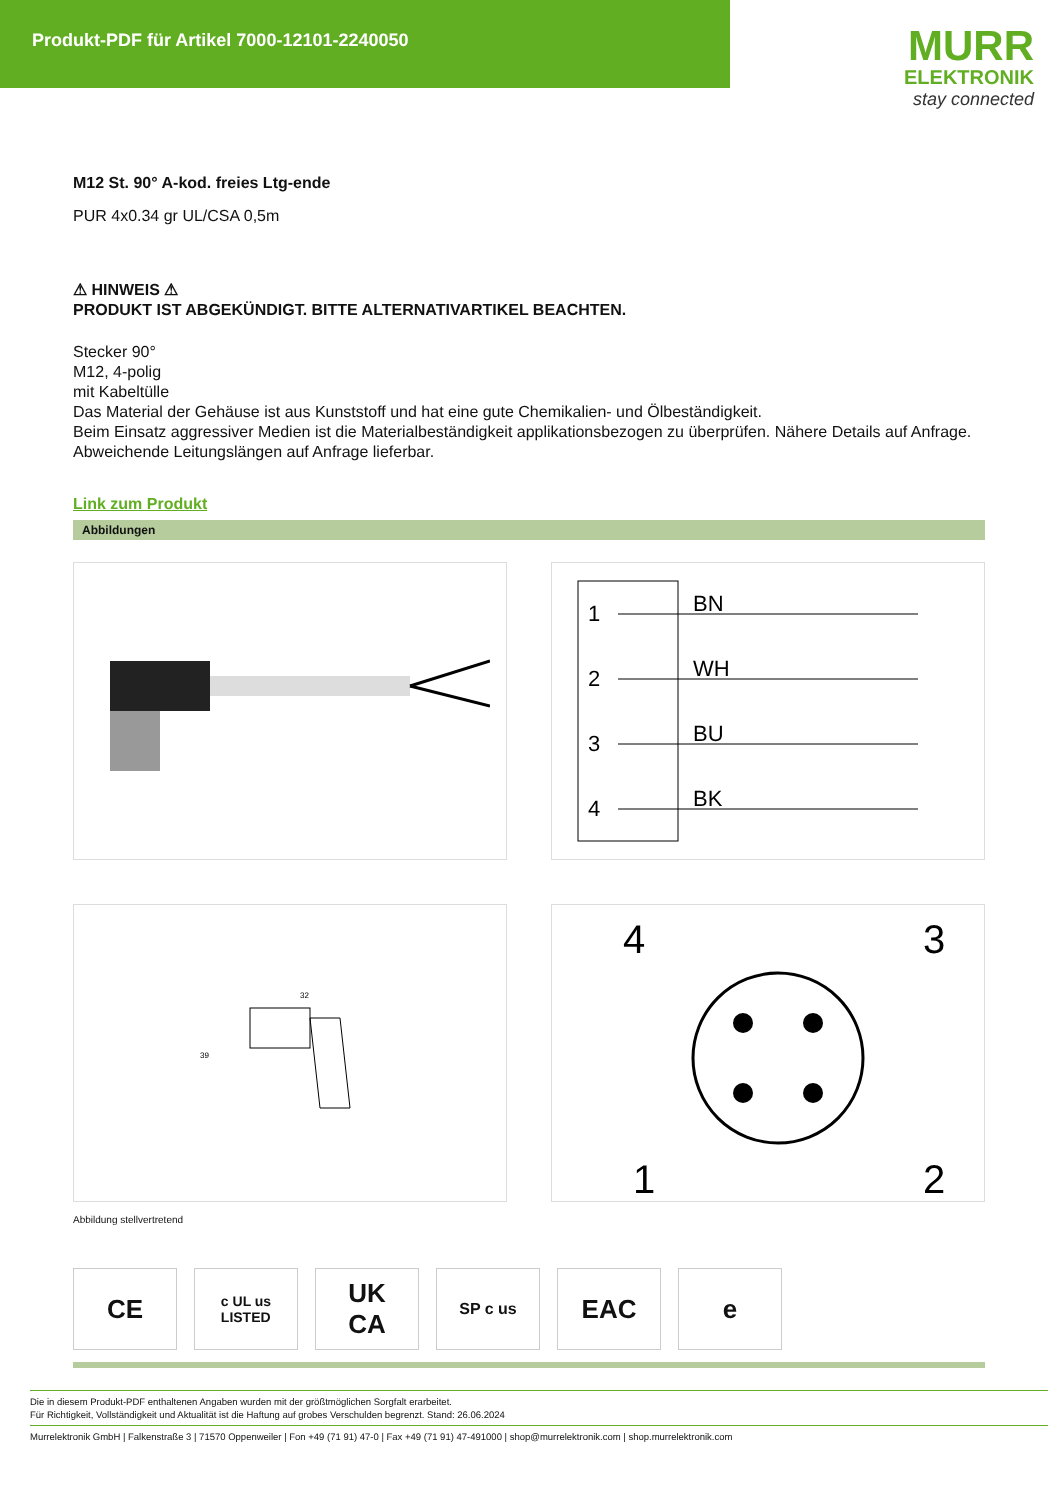Produkt-PDF für Artikel 7000-12101-2240050
MURR
ELEKTRONIK
stay connected
M12 St. 90° A-kod. freies Ltg-ende
PUR 4x0.34 gr UL/CSA 0,5m
⚠ HINWEIS ⚠
PRODUKT IST ABGEKÜNDIGT. BITTE ALTERNATIVARTIKEL BEACHTEN.
Stecker 90°
M12, 4-polig
mit Kabeltülle
Das Material der Gehäuse ist aus Kunststoff und hat eine gute Chemikalien- und Ölbeständigkeit.
Beim Einsatz aggressiver Medien ist die Materialbeständigkeit applikationsbezogen zu überprüfen. Nähere Details auf Anfrage.
Abweichende Leitungslängen auf Anfrage lieferbar.
Link zum Produkt
Abbildungen
1
2
3
4
BN
WH
BU
BK
32
39
4
3
1
2
Abbildung stellvertretend
CE
c UL us
LISTED
UK
CA
SP c us
EAC e
Die in diesem Produkt-PDF enthaltenen Angaben wurden mit der größtmöglichen Sorgfalt erarbeitet.
Für Richtigkeit, Vollständigkeit und Aktualität ist die Haftung auf grobes Verschulden begrenzt. Stand: 26.06.2024
Murrelektronik GmbH | Falkenstraße 3 | 71570 Oppenweiler | Fon +49 (71 91) 47-0 | Fax +49 (71 91) 47-491000 | shop@murrelektronik.com | shop.murrelektronik.com